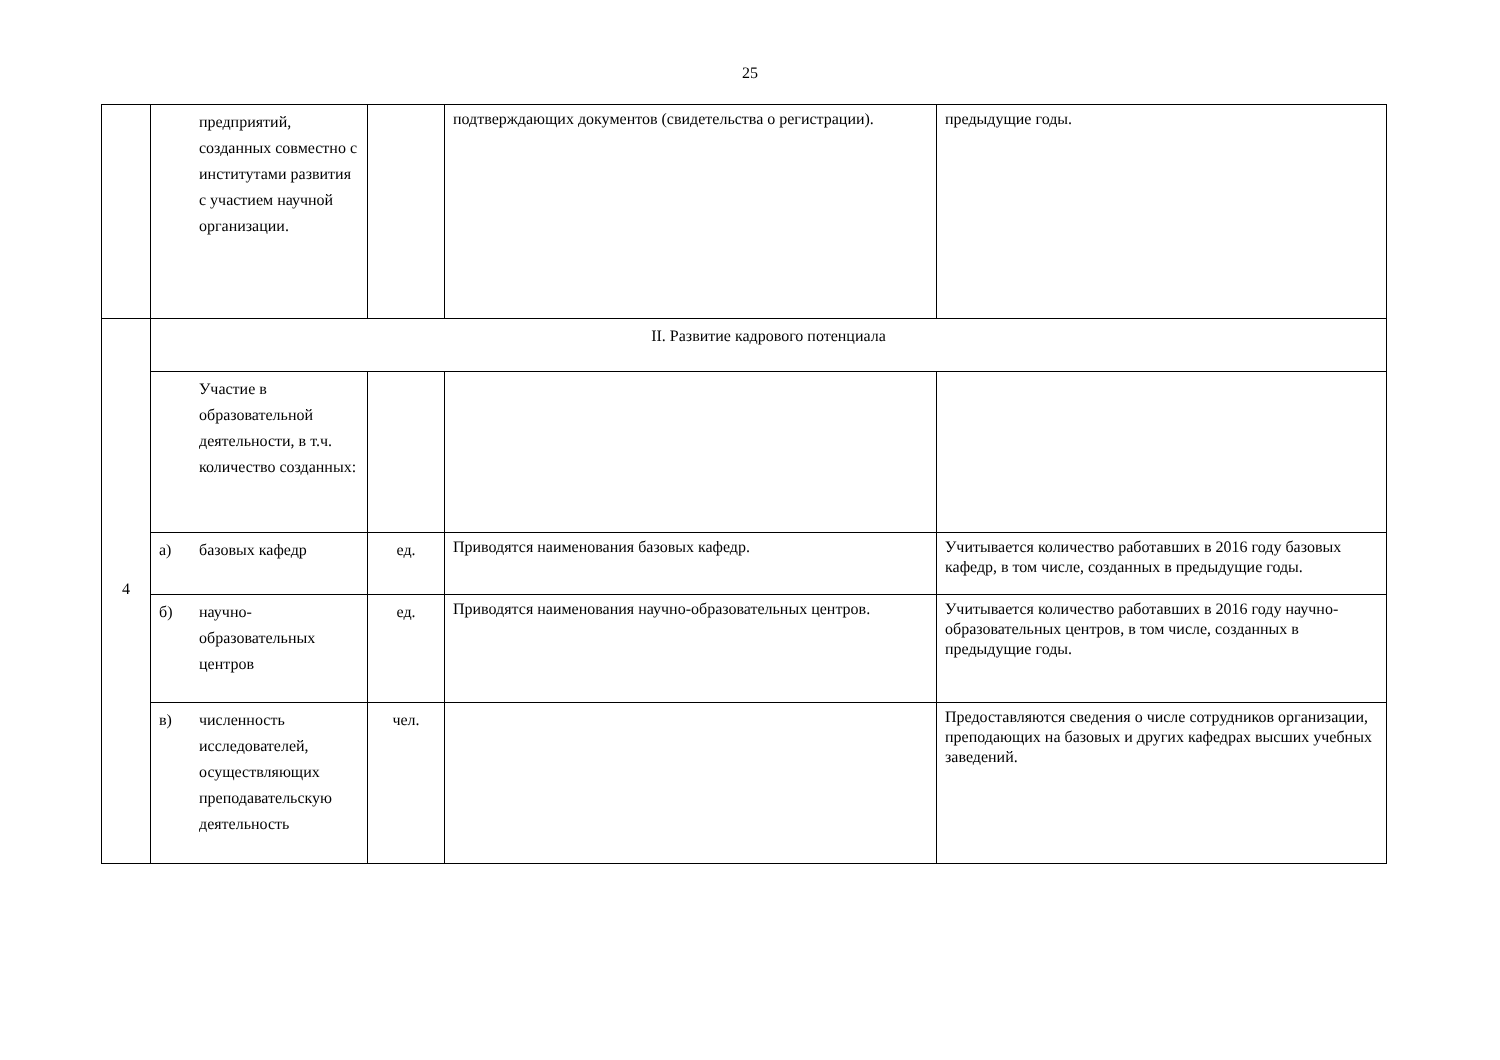25
| | предприятий, созданных совместно с институтами развития с участием научной организации. | | подтверждающих документов (свидетельства о регистрации). | предыдущие годы. |
| 4 | II. Развитие кадрового потенциала | | | |
| | Участие в образовательной деятельности, в т.ч. количество созданных: | | | |
| | а) базовых кафедр | ед. | Приводятся наименования базовых кафедр. | Учитывается количество работавших в 2016 году базовых кафедр, в том числе, созданных в предыдущие годы. |
| | б) научно-образовательных центров | ед. | Приводятся наименования научно-образовательных центров. | Учитывается количество работавших в 2016 году научно-образовательных центров, в том числе, созданных в предыдущие годы. |
| | в) численность исследователей, осуществляющих преподавательскую деятельность | чел. | | Предоставляются сведения о числе сотрудников организации, преподающих на базовых и других кафедрах высших учебных заведений. |